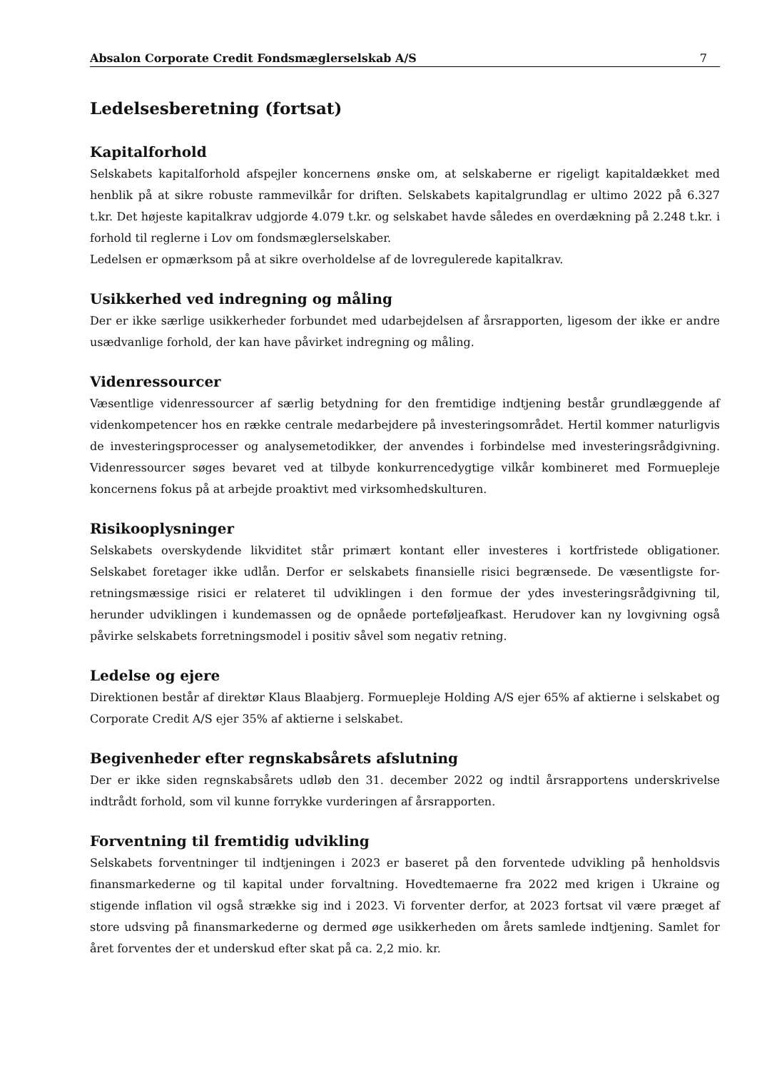Absalon Corporate Credit Fondsmæglerselskab A/S 7
Ledelsesberetning (fortsat)
Kapitalforhold
Selskabets kapitalforhold afspejler koncernens ønske om, at selskaberne er rigeligt kapitaldækket med henblik på at sikre robuste rammevilkår for driften. Selskabets kapitalgrundlag er ultimo 2022 på 6.327 t.kr. Det højeste kapitalkrav udgjorde 4.079 t.kr. og selskabet havde således en overdækning på 2.248 t.kr. i forhold til reglerne i Lov om fondsmæglerselskaber.
Ledelsen er opmærksom på at sikre overholdelse af de lovregulerede kapitalkrav.
Usikkerhed ved indregning og måling
Der er ikke særlige usikkerheder forbundet med udarbejdelsen af årsrapporten, ligesom der ikke er andre usædvanlige forhold, der kan have påvirket indregning og måling.
Videnressourcer
Væsentlige videnressourcer af særlig betydning for den fremtidige indtjening består grundlæggende af videnkompetencer hos en række centrale medarbejdere på investeringsområdet. Hertil kommer naturligvis de investeringsprocesser og analysemetodikker, der anvendes i forbindelse med investe­ringsrådgivning. Videnressourcer søges bevaret ved at tilbyde konkurrencedygtige vilkår kombineret med Formuepleje koncernens fokus på at arbejde proaktivt med virksomhedskulturen.
Risikooplysninger
Selskabets overskydende likviditet står primært kontant eller investeres i kortfristede obligationer. Selskabet foretager ikke udlån. Derfor er selskabets finansielle risici begrænsede. De væsentligste for­retningsmæssige risici er relateret til udviklingen i den formue der ydes investeringsrådgivning til, herunder udviklingen i kundemassen og de opnåede porteføljeafkast. Herudover kan ny lovgivning også påvirke selskabets forretningsmodel i positiv såvel som negativ retning.
Ledelse og ejere
Direktionen består af direktør Klaus Blaabjerg. Formuepleje Holding A/S ejer 65% af aktierne i selska­bet og Corporate Credit A/S ejer 35% af aktierne i selskabet.
Begivenheder efter regnskabsårets afslutning
Der er ikke siden regnskabsårets udløb den 31. december 2022 og indtil årsrapportens underskrivelse indtrådt forhold, som vil kunne forrykke vurderingen af årsrapporten.
Forventning til fremtidig udvikling
Selskabets forventninger til indtjeningen i 2023 er baseret på den forventede udvikling på henholdsvis finansmarkederne og til kapital under forvaltning. Hovedtemaerne fra 2022 med krigen i Ukraine og stigende inflation vil også strække sig ind i 2023. Vi forventer derfor, at 2023 fortsat vil være præget af store udsving på finansmarkederne og dermed øge usikkerheden om årets samlede indtjening. Samlet for året forventes der et underskud efter skat på ca. 2,2 mio. kr.